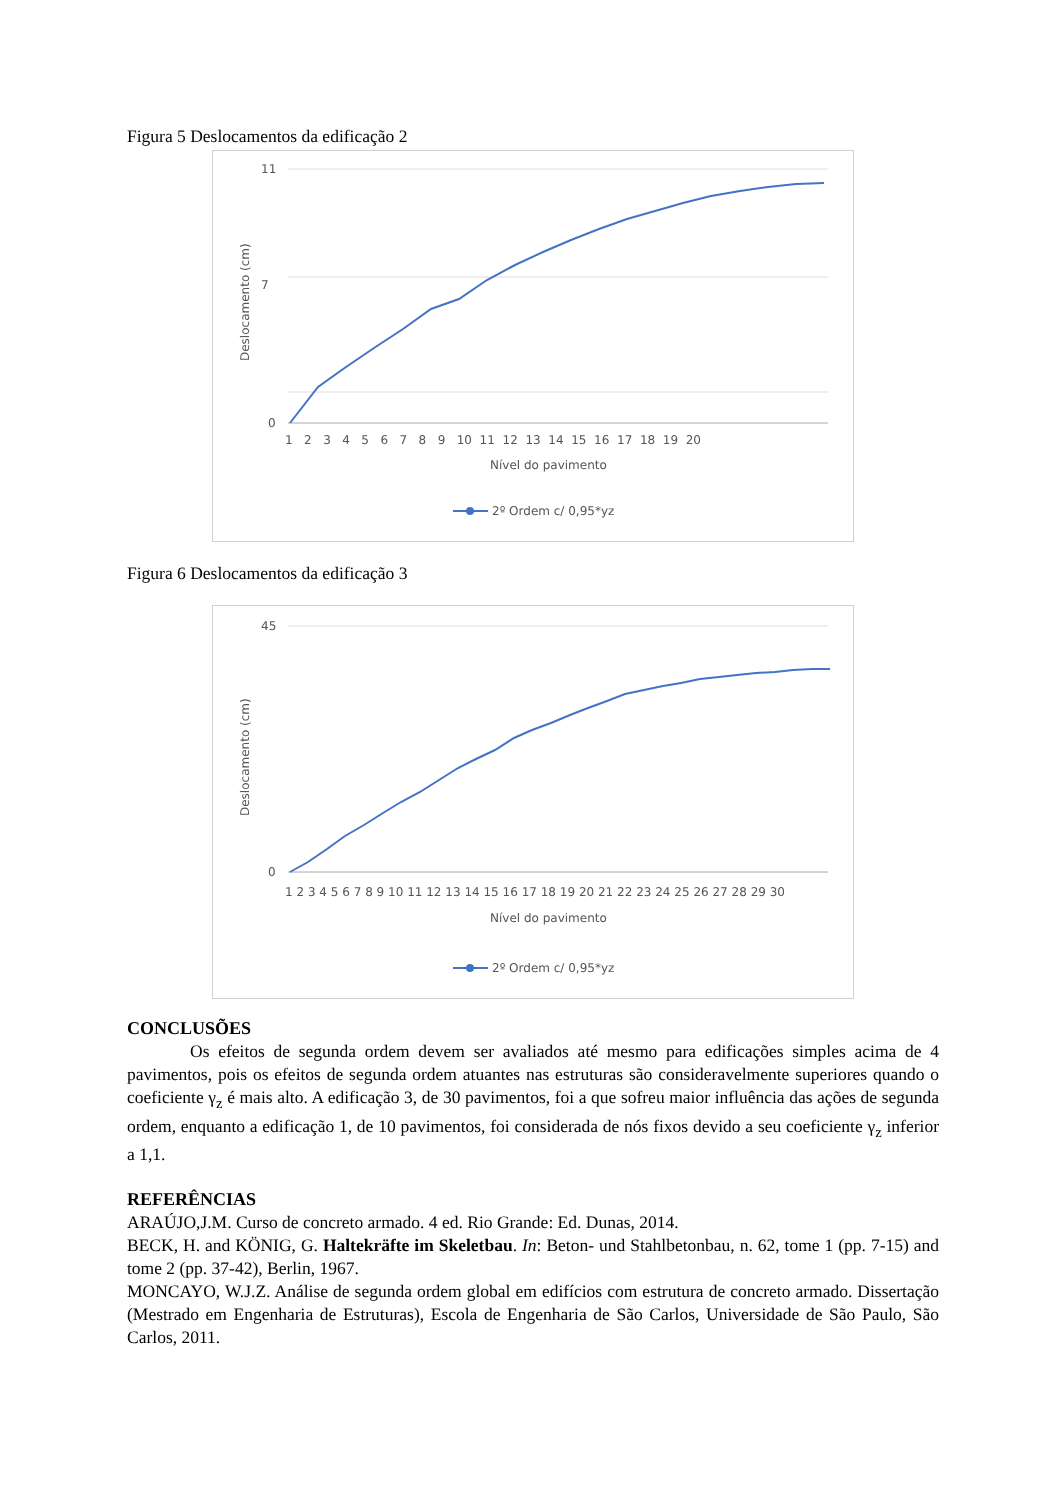Figura 5 Deslocamentos da edificação 2
11
7
0
1 2 3 4 5 6 7 8 9 10 11 12 13 14 15 16 17 18 19 20
Nível do pavimento
Deslocamento (cm)
2º Ordem c/ 0,95*yz
Figura 6 Deslocamentos da edificação 3
45
0
1 2 3 4 5 6 7 8 9 10 11 12 13 14 15 16 17 18 19 20 21 22 23 24 25 26 27 28 29 30
Nível do pavimento
Deslocamento (cm)
2º Ordem c/ 0,95*yz
CONCLUSÕES
Os efeitos de segunda ordem devem ser avaliados até mesmo para edificações simples acima de 4 pavimentos, pois os efeitos de segunda ordem atuantes nas estruturas são consideravelmente superiores quando o coeficiente γ<sub>z</sub> é mais alto. A edificação 3, de 30 pavimentos, foi a que sofreu maior influência das ações de segunda ordem, enquanto a edificação 1, de 10 pavimentos, foi considerada de nós fixos devido a seu coeficiente γ<sub>z</sub> inferior a 1,1.
REFERÊNCIAS
ARAÚJO,J.M. Curso de concreto armado. 4 ed. Rio Grande: Ed. Dunas, 2014.
BECK, H. and KÖNIG, G. Haltekräfte im Skeletbau. In: Beton- und Stahlbetonbau, n. 62, tome 1 (pp. 7-15) and tome 2 (pp. 37-42), Berlin, 1967.
MONCAYO, W.J.Z. Análise de segunda ordem global em edifícios com estrutura de concreto armado. Dissertação (Mestrado em Engenharia de Estruturas), Escola de Engenharia de São Carlos, Universidade de São Paulo, São Carlos, 2011.